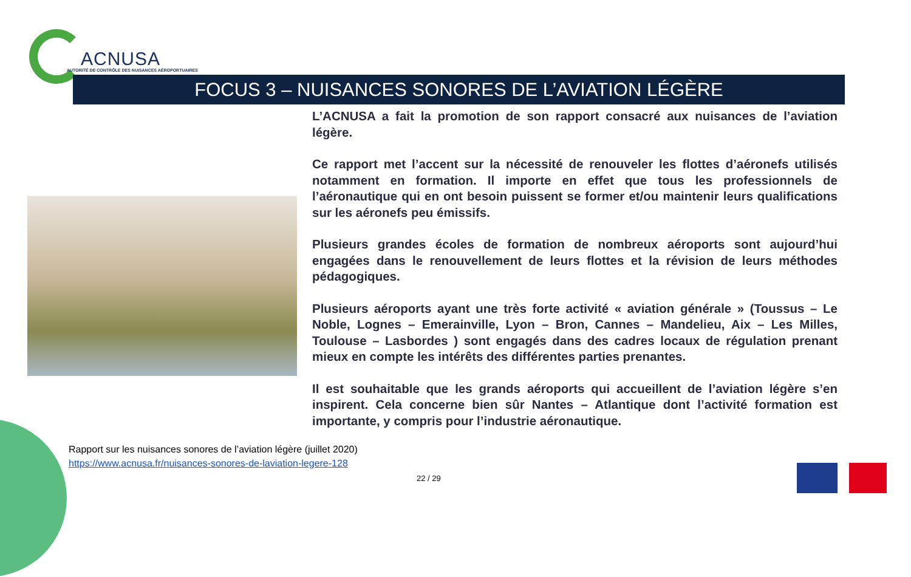ACNUSA
AUTORITÉ DE CONTRÔLE DES NUISANCES AÉROPORTUAIRES
FOCUS 3 – NUISANCES SONORES DE L’AVIATION LÉGÈRE
L’ACNUSA a fait la promotion de son rapport consacré aux nuisances de l’aviation légère.
Ce rapport met l’accent sur la nécessité de renouveler les flottes d’aéronefs utilisés notamment en formation. Il importe en effet que tous les professionnels de l’aéronautique qui en ont besoin puissent se former et/ou maintenir leurs qualifications sur les aéronefs peu émissifs.
Plusieurs grandes écoles de formation de nombreux aéroports sont aujourd’hui engagées dans le renouvellement de leurs flottes et la révision de leurs méthodes pédagogiques.
Plusieurs aéroports ayant une très forte activité « aviation générale » (Toussus – Le Noble, Lognes – Emerainville, Lyon – Bron, Cannes – Mandelieu, Aix – Les Milles, Toulouse – Lasbordes ) sont engagés dans des cadres locaux de régulation prenant mieux en compte les intérêts des différentes parties prenantes.
Il est souhaitable que les grands aéroports qui accueillent de l’aviation légère s’en inspirent. Cela concerne bien sûr Nantes – Atlantique dont l’activité formation est importante, y compris pour l’industrie aéronautique.
Rapport sur les nuisances sonores de l’aviation légère (juillet 2020)
https://www.acnusa.fr/nuisances-sonores-de-laviation-legere-128
22 / 29